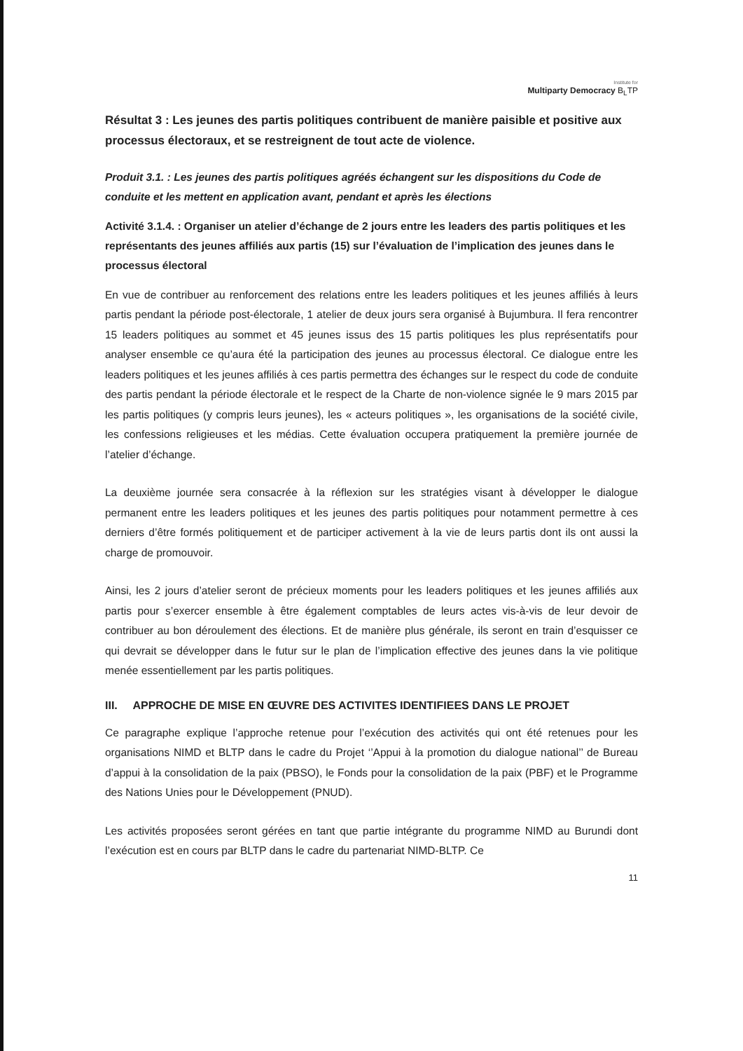Institute for
Multiparty Democracy B<sub>L</sub>TP
Résultat 3 : Les jeunes des partis politiques contribuent de manière paisible et positive aux processus électoraux, et se restreignent de tout acte de violence.
Produit 3.1. : Les jeunes des partis politiques agréés échangent sur les dispositions du Code de conduite et les mettent en application avant, pendant et après les élections
Activité 3.1.4. : Organiser un atelier d’échange de 2 jours entre les leaders des partis politiques et les représentants des jeunes affiliés aux partis (15) sur l’évaluation de l’implication des jeunes dans le processus électoral
En vue de contribuer au renforcement des relations entre les leaders politiques et les jeunes affiliés à leurs partis pendant la période post-électorale, 1 atelier de deux jours sera organisé à Bujumbura. Il fera rencontrer 15 leaders politiques au sommet et 45 jeunes issus des 15 partis politiques les plus représentatifs pour analyser ensemble ce qu’aura été la participation des jeunes au processus électoral. Ce dialogue entre les leaders politiques et les jeunes affiliés à ces partis permettra des échanges sur le respect du code de conduite des partis pendant la période électorale et le respect de la Charte de non-violence signée le 9 mars 2015 par les partis politiques (y compris leurs jeunes), les « acteurs politiques », les organisations de la société civile, les confessions religieuses et les médias. Cette évaluation occupera pratiquement la première journée de l’atelier d’échange.
La deuxième journée sera consacrée à la réflexion sur les stratégies visant à développer le dialogue permanent entre les leaders politiques et les jeunes des partis politiques pour notamment permettre à ces derniers d’être formés politiquement et de participer activement à la vie de leurs partis dont ils ont aussi la charge de promouvoir.
Ainsi, les 2 jours d’atelier seront de précieux moments pour les leaders politiques et les jeunes affiliés aux partis pour s’exercer ensemble à être également comptables de leurs actes vis-à-vis de leur devoir de contribuer au bon déroulement des élections. Et de manière plus générale, ils seront en train d’esquisser ce qui devrait se développer dans le futur sur le plan de l’implication effective des jeunes dans la vie politique menée essentiellement par les partis politiques.
III. APPROCHE DE MISE EN ŒUVRE DES ACTIVITES IDENTIFIEES DANS LE PROJET
Ce paragraphe explique l’approche retenue pour l’exécution des activités qui ont été retenues pour les organisations NIMD et BLTP dans le cadre du Projet ‘’Appui à la promotion du dialogue national’’ de Bureau d’appui à la consolidation de la paix (PBSO), le Fonds pour la consolidation de la paix (PBF) et le Programme des Nations Unies pour le Développement (PNUD).
Les activités proposées seront gérées en tant que partie intégrante du programme NIMD au Burundi dont l’exécution est en cours par BLTP dans le cadre du partenariat NIMD-BLTP. Ce
11